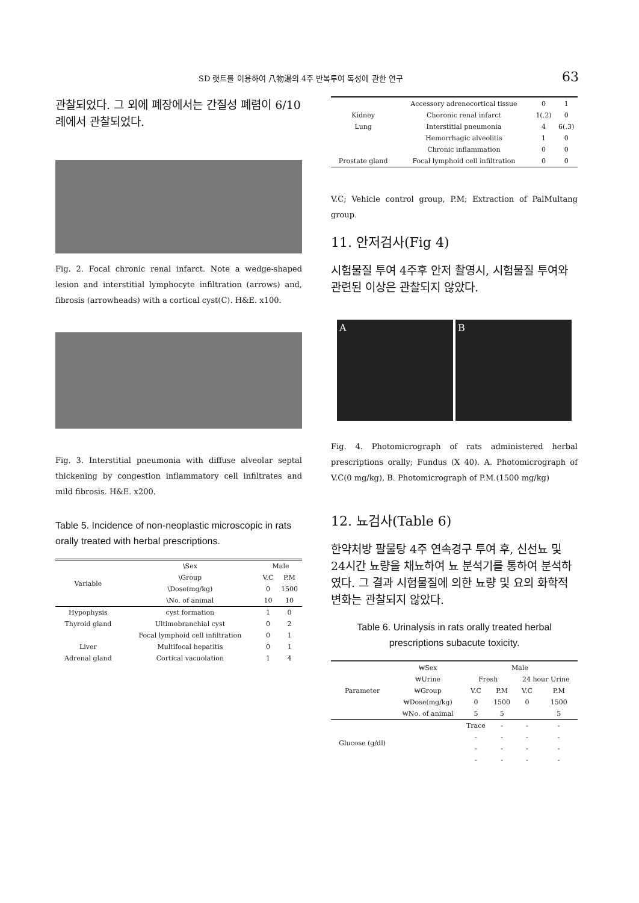SD 랫트를 이용하여 八物湯의 4주 반복투여 독성에 관한 연구 63
관찰되었다. 그 외에 폐장에서는 간질성 폐렴이 6/10 례에서 관찰되었다.
Fig. 2. Focal chronic renal infarct. Note a wedge-shaped lesion and interstitial lymphocyte infiltration (arrows) and, fibrosis (arrowheads) with a cortical cyst(C). H&E. x100.
Fig. 3. Interstitial pneumonia with diffuse alveolar septal thickening by congestion inflammatory cell infiltrates and mild fibrosis. H&E. x200.
Table 5. Incidence of non-neoplastic microscopic in rats orally treated with herbal prescriptions.
| Variable | \Sex | Male | |
| | \Group | V.C | P.M |
| | \Dose(mg/kg) | 0 | 1500 |
| | \No. of animal | 10 | 10 |
| Hypophysis | cyst formation | 1 | 0 |
| Thyroid gland | Ultimobranchial cyst | 0 | 2 |
| | Focal lymphoid cell infiltration | 0 | 1 |
| Liver | Multifocal hepatitis | 0 | 1 |
| Adrenal gland | Cortical vacuolation | 1 | 4 |
| | Accessory adrenocortical tissue | 0 | 1 |
| Kidney | Choronic renal infarct | 1(.2) | 0 |
| Lung | Interstitial pneumonia | 4 | 6(.3) |
| | Hemorrhagic alveolitis | 1 | 0 |
| | Chronic inflammation | 0 | 0 |
| Prostate gland | Focal lymphoid cell infiltration | 0 | 0 |
V.C; Vehicle control group, P.M; Extraction of PalMultang group.
11. 안저검사(Fig 4)
시험물질 투여 4주후 안저 촬영시, 시험물질 투여와 관련된 이상은 관찰되지 않았다.
A B
Fig. 4. Photomicrograph of rats administered herbal prescriptions orally; Fundus (X 40). A. Photomicrograph of V.C(0 mg/kg), B. Photomicrograph of P.M.(1500 mg/kg)
12. 뇨검사(Table 6)
한약처방 팔물탕 4주 연속경구 투여 후, 신선뇨 및 24시간 뇨량을 채뇨하여 뇨 분석기를 통하여 분석하였다. 그 결과 시험물질에 의한 뇨량 및 요의 화학적 변화는 관찰되지 않았다.
Table 6. Urinalysis in rats orally treated herbal prescriptions subacute toxicity.
| Parameter | ₩Sex | Male | | | |
| | ₩Urine | Fresh | | 24 hour Urine | |
| | ₩Group | V.C | P.M | V.C | P.M |
| | ₩Dose(mg/kg) | 0 | 1500 | 0 | 1500 |
| | ₩No. of animal | 5 | 5 | | 5 |
| Glucose (g/dl) | | Trace | - | - | - |
| | | - | - | - | - |
| | | - | - | - | - |
| | | - | - | - | - |